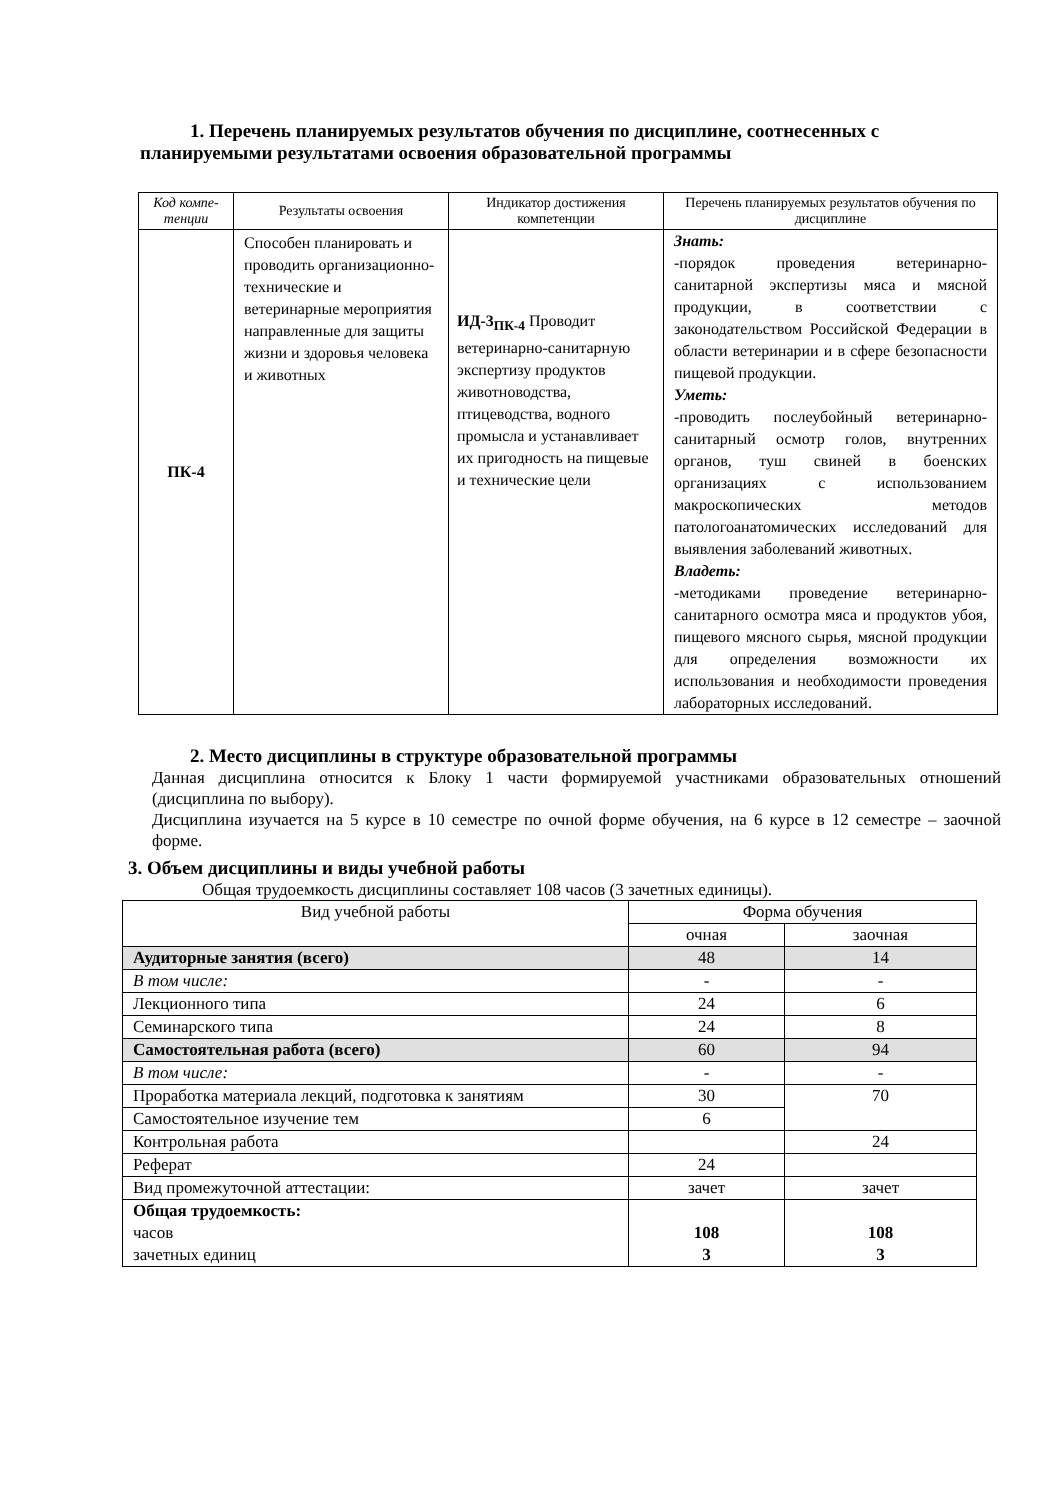1. Перечень планируемых результатов обучения по дисциплине, соотнесенных с планируемыми результатами освоения образовательной программы
| Код компе-тенции | Результаты освоения | Индикатор достижения компетенции | Перечень планируемых результатов обучения по дисциплине |
| --- | --- | --- | --- |
| ПК-4 | Способен планировать и проводить организационно-технические и ветеринарные мероприятия направленные для защиты жизни и здоровья человека и животных | ИД-3<sub>ПК-4</sub> Проводит ветеринарно-санитарную экспертизу продуктов животноводства, птицеводства, водного промысла и устанавливает их пригодность на пищевые и технические цели | Знать: -порядок проведения ветеринарно-санитарной экспертизы мяса и мясной продукции, в соответствии с законодательством Российской Федерации в области ветеринарии и в сфере безопасности пищевой продукции. Уметь: -проводить послеубойный ветеринарно-санитарный осмотр голов, внутренних органов, туш свиней в боенских организациях с использованием макроскопических методов патологоанатомических исследований для выявления заболеваний животных. Владеть: -методиками проведение ветеринарно-санитарного осмотра мяса и продуктов убоя, пищевого мясного сырья, мясной продукции для определения возможности их использования и необходимости проведения лабораторных исследований. |
2. Место дисциплины в структуре образовательной программы
Данная дисциплина относится к Блоку 1 части формируемой участниками образовательных отношений (дисциплина по выбору).
Дисциплина изучается на 5 курсе в 10 семестре по очной форме обучения, на 6 курсе в 12 семестре – заочной форме.
3. Объем дисциплины и виды учебной работы
Общая трудоемкость дисциплины составляет 108 часов (3 зачетных единицы).
| Вид учебной работы | Форма обучения | |
| | очная | заочная |
| Аудиторные занятия (всего) | 48 | 14 |
| В том числе: | - | - |
| Лекционного типа | 24 | 6 |
| Семинарского типа | 24 | 8 |
| Самостоятельная работа (всего) | 60 | 94 |
| В том числе: | - | - |
| Проработка материала лекций, подготовка к занятиям | 30 | 70 |
| Самостоятельное изучение тем | 6 | |
| Контрольная работа | | 24 |
| Реферат | 24 | |
| Вид промежуточной аттестации: | зачет | зачет |
| Общая трудоемкость: часов зачетных единиц | 108 3 | 108 3 |